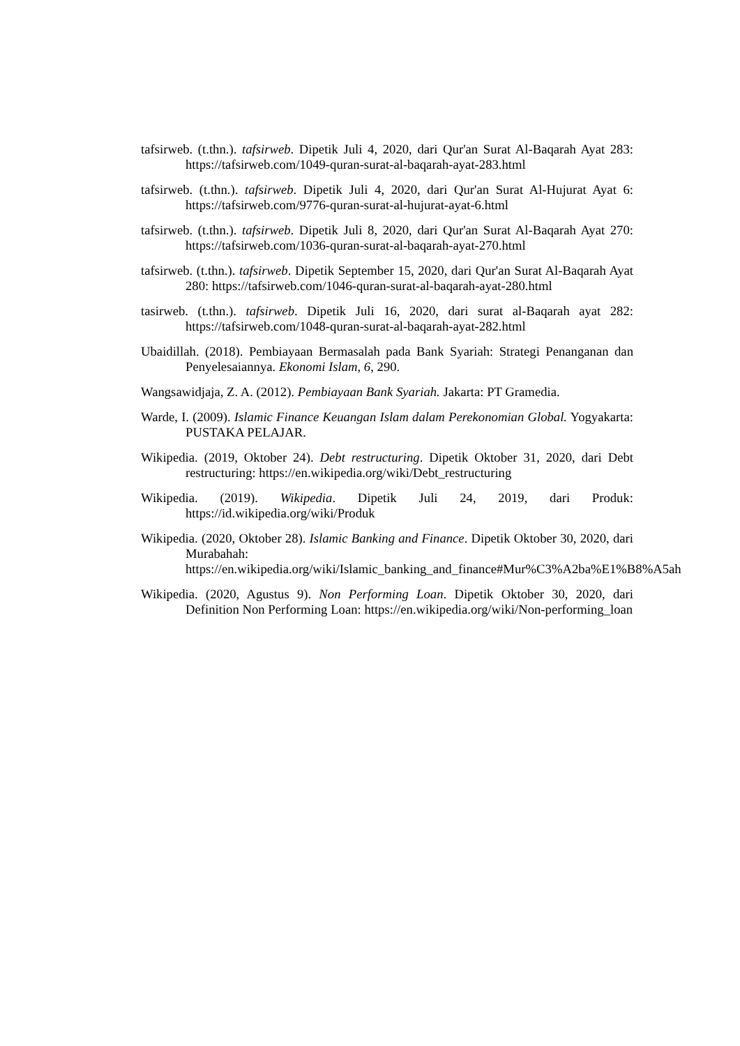tafsirweb. (t.thn.). tafsirweb. Dipetik Juli 4, 2020, dari Qur'an Surat Al-Baqarah Ayat 283: https://tafsirweb.com/1049-quran-surat-al-baqarah-ayat-283.html
tafsirweb. (t.thn.). tafsirweb. Dipetik Juli 4, 2020, dari Qur'an Surat Al-Hujurat Ayat 6: https://tafsirweb.com/9776-quran-surat-al-hujurat-ayat-6.html
tafsirweb. (t.thn.). tafsirweb. Dipetik Juli 8, 2020, dari Qur'an Surat Al-Baqarah Ayat 270: https://tafsirweb.com/1036-quran-surat-al-baqarah-ayat-270.html
tafsirweb. (t.thn.). tafsirweb. Dipetik September 15, 2020, dari Qur'an Surat Al-Baqarah Ayat 280: https://tafsirweb.com/1046-quran-surat-al-baqarah-ayat-280.html
tasirweb. (t.thn.). tafsirweb. Dipetik Juli 16, 2020, dari surat al-Baqarah ayat 282: https://tafsirweb.com/1048-quran-surat-al-baqarah-ayat-282.html
Ubaidillah. (2018). Pembiayaan Bermasalah pada Bank Syariah: Strategi Penanganan dan Penyelesaiannya. Ekonomi Islam, 6, 290.
Wangsawidjaja, Z. A. (2012). Pembiayaan Bank Syariah. Jakarta: PT Gramedia.
Warde, I. (2009). Islamic Finance Keuangan Islam dalam Perekonomian Global. Yogyakarta: PUSTAKA PELAJAR.
Wikipedia. (2019, Oktober 24). Debt restructuring. Dipetik Oktober 31, 2020, dari Debt restructuring: https://en.wikipedia.org/wiki/Debt_restructuring
Wikipedia. (2019). Wikipedia. Dipetik Juli 24, 2019, dari Produk: https://id.wikipedia.org/wiki/Produk
Wikipedia. (2020, Oktober 28). Islamic Banking and Finance. Dipetik Oktober 30, 2020, dari Murabahah: https://en.wikipedia.org/wiki/Islamic_banking_and_finance#Mur%C3%A2ba%E1%B8%A5ah
Wikipedia. (2020, Agustus 9). Non Performing Loan. Dipetik Oktober 30, 2020, dari Definition Non Performing Loan: https://en.wikipedia.org/wiki/Non-performing_loan